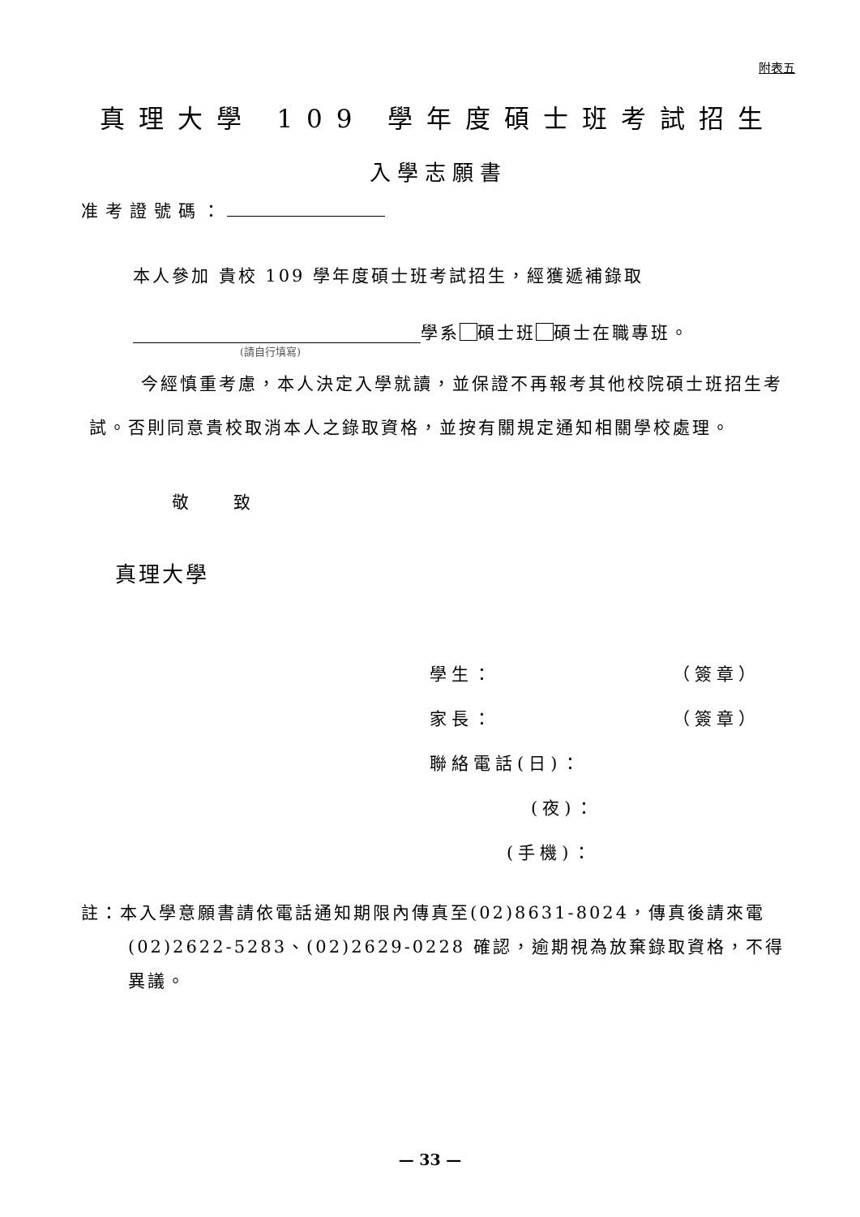附表五
真理大學 109 學年度碩士班考試招生
入學志願書
准考證號碼：
本人參加 貴校 109 學年度碩士班考試招生，經獲遞補錄取
學系 碩士班 碩士在職專班。
(請自行填寫)
今經慎重考慮，本人決定入學就讀，並保證不再報考其他校院碩士班招生考試。否則同意貴校取消本人之錄取資格，並按有關規定通知相關學校處理。
敬 致
真理大學
學生： （簽章）
家長： （簽章）
聯絡電話(日)：
(夜)：
(手機)：
註：本入學意願書請依電話通知期限內傳真至(02)8631-8024，傳真後請來電(02)2622-5283、(02)2629-0228 確認，逾期視為放棄錄取資格，不得異議。
— 33 —